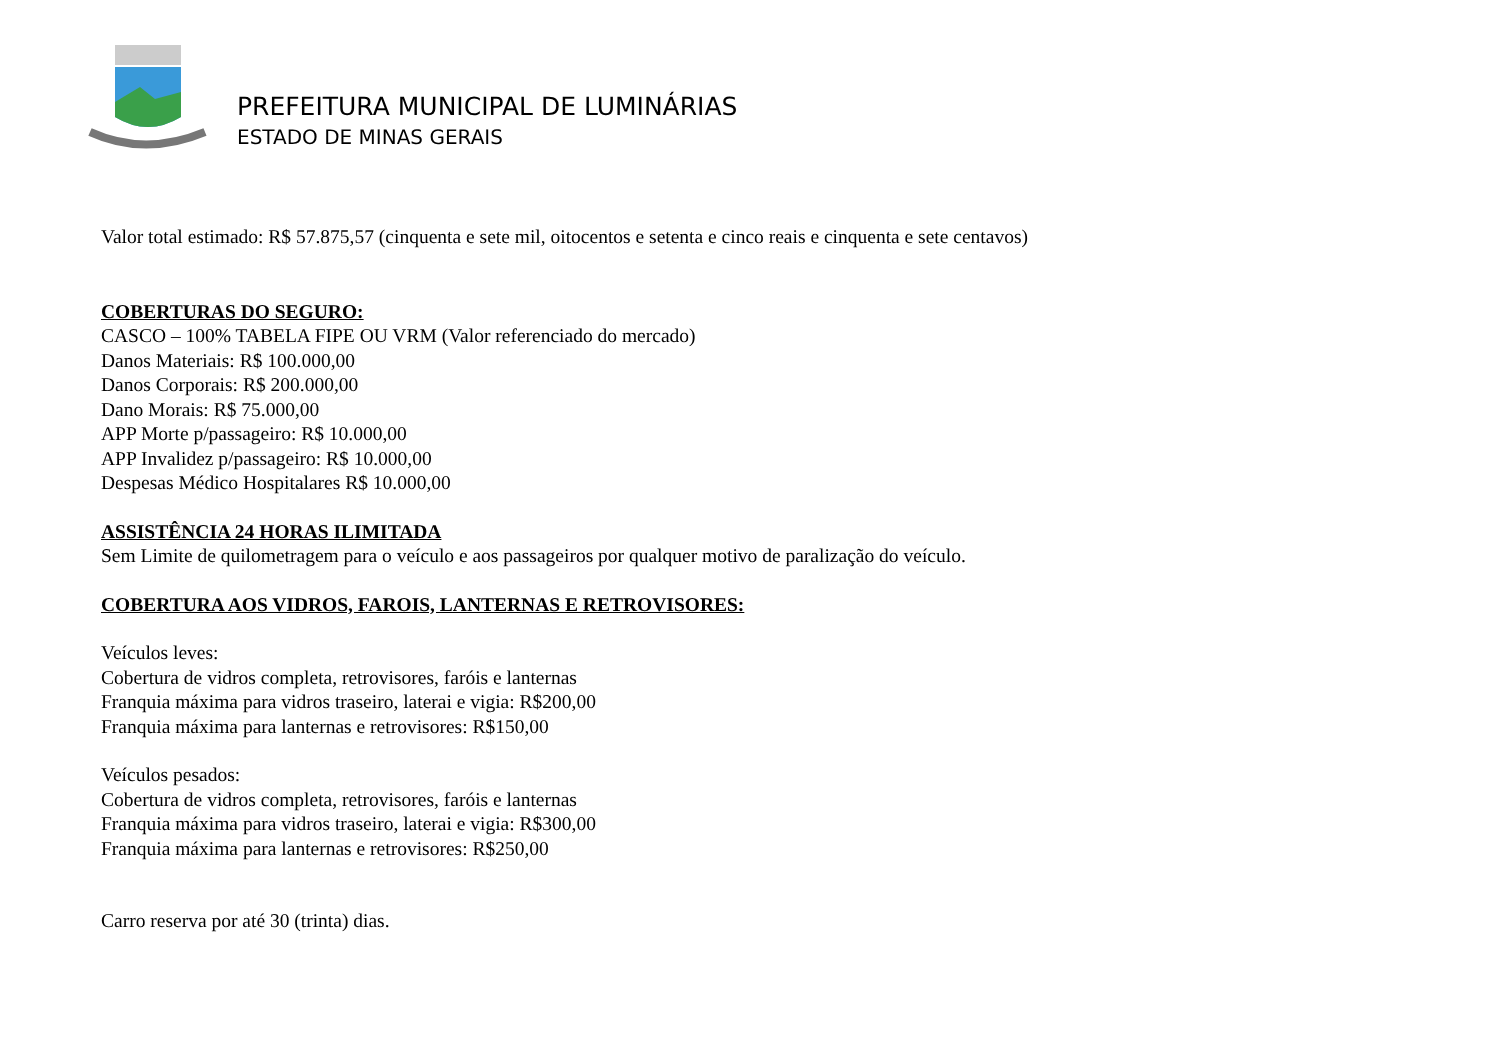PREFEITURA MUNICIPAL DE LUMINÁRIAS
ESTADO DE MINAS GERAIS
Valor total estimado: R$ 57.875,57 (cinquenta e sete mil, oitocentos e setenta e cinco reais e cinquenta e sete centavos)
COBERTURAS DO SEGURO:
CASCO – 100% TABELA FIPE OU VRM (Valor referenciado do mercado)
Danos Materiais: R$ 100.000,00
Danos Corporais: R$ 200.000,00
Dano Morais: R$ 75.000,00
APP Morte p/passageiro: R$ 10.000,00
APP Invalidez p/passageiro: R$ 10.000,00
Despesas Médico Hospitalares R$ 10.000,00
ASSISTÊNCIA 24 HORAS ILIMITADA
Sem Limite de quilometragem para o veículo e aos passageiros por qualquer motivo de paralização do veículo.
COBERTURA AOS VIDROS, FAROIS, LANTERNAS E RETROVISORES:
Veículos leves:
Cobertura de vidros completa, retrovisores, faróis e lanternas
Franquia máxima para vidros traseiro, laterai e vigia: R$200,00
Franquia máxima para lanternas e retrovisores: R$150,00
Veículos pesados:
Cobertura de vidros completa, retrovisores, faróis e lanternas
Franquia máxima para vidros traseiro, laterai e vigia: R$300,00
Franquia máxima para lanternas e retrovisores: R$250,00
Carro reserva por até 30 (trinta) dias.